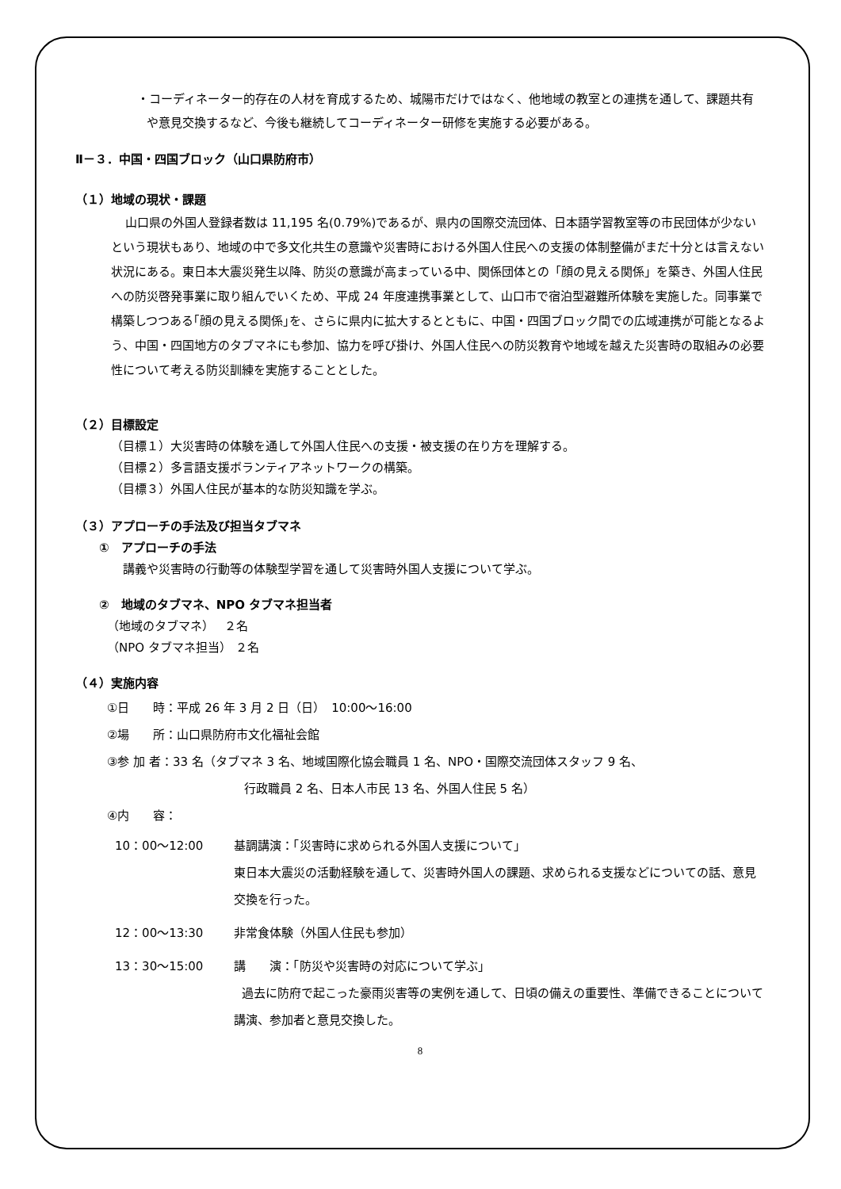・コーディネーター的存在の人材を育成するため、城陽市だけではなく、他地域の教室との連携を通して、課題共有や意見交換するなど、今後も継続してコーディネーター研修を実施する必要がある。
Ⅱ－３．中国・四国ブロック（山口県防府市）
（１）地域の現状・課題
山口県の外国人登録者数は 11,195 名(0.79%)であるが、県内の国際交流団体、日本語学習教室等の市民団体が少ないという現状もあり、地域の中で多文化共生の意識や災害時における外国人住民への支援の体制整備がまだ十分とは言えない状況にある。東日本大震災発生以降、防災の意識が高まっている中、関係団体との「顔の見える関係」を築き、外国人住民への防災啓発事業に取り組んでいくため、平成 24 年度連携事業として、山口市で宿泊型避難所体験を実施した。同事業で構築しつつある｢顔の見える関係｣を、さらに県内に拡大するとともに、中国・四国ブロック間での広域連携が可能となるよう、中国・四国地方のタブマネにも参加、協力を呼び掛け、外国人住民への防災教育や地域を越えた災害時の取組みの必要性について考える防災訓練を実施することとした。
（２）目標設定
（目標１）大災害時の体験を通して外国人住民への支援・被支援の在り方を理解する。
（目標２）多言語支援ボランティアネットワークの構築。
（目標３）外国人住民が基本的な防災知識を学ぶ。
（３）アプローチの手法及び担当タブマネ
①　アプローチの手法
講義や災害時の行動等の体験型学習を通して災害時外国人支援について学ぶ。
②　地域のタブマネ、NPO タブマネ担当者
（地域のタブマネ）　 ２名
（NPO タブマネ担当） ２名
（４）実施内容
①日　　時：平成 26 年 3 月 2 日（日）　10:00～16:00
②場　　所：山口県防府市文化福祉会館
③参 加 者：33 名（タブマネ 3 名、地域国際化協会職員 1 名、NPO・国際交流団体スタッフ 9 名、
行政職員 2 名、日本人市民 13 名、外国人住民 5 名）
④内　　容：
| 10：00～12:00 | 基調講演：「災害時に求められる外国人支援について」 東日本大震災の活動経験を通して、災害時外国人の課題、求められる支援などについての話、意見交換を行った。 |
| 12：00～13:30 | 非常食体験（外国人住民も参加） |
| 13：30～15:00 | 講 演：「防災や災害時の対応について学ぶ」 過去に防府で起こった豪雨災害等の実例を通して、日頃の備えの重要性、準備できることについて講演、参加者と意見交換した。 |
8